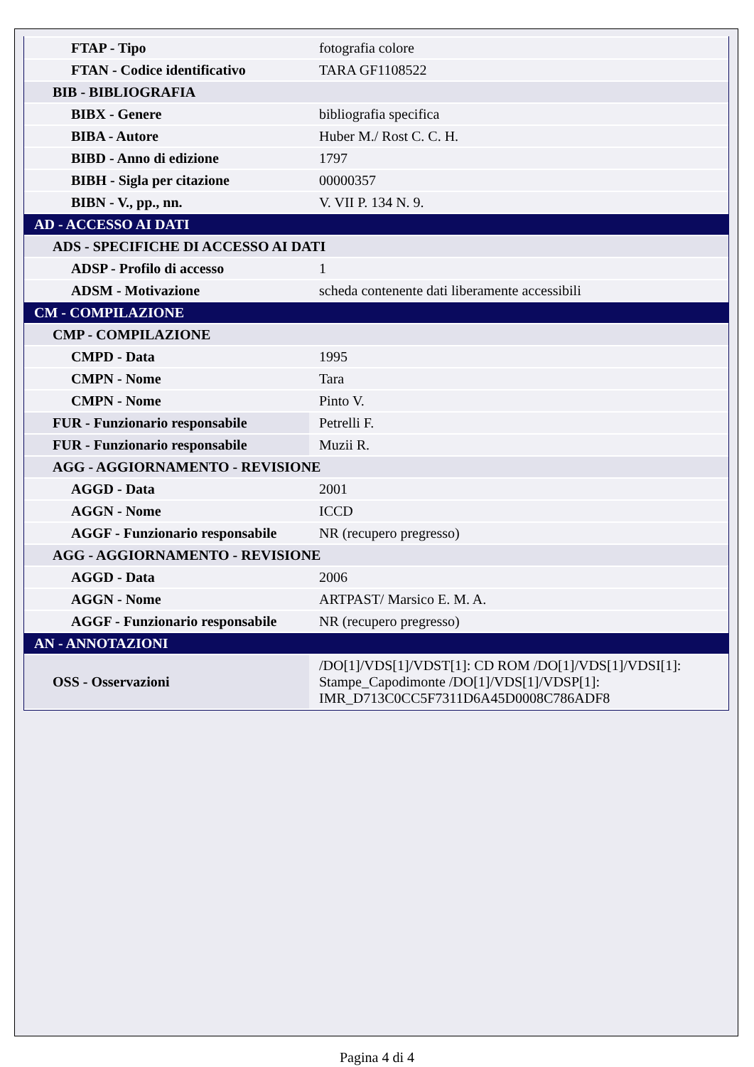| FTAP - Tipo | fotografia colore |
| FTAN - Codice identificativo | TARA GF1108522 |
| BIB - BIBLIOGRAFIA | |
| BIBX - Genere | bibliografia specifica |
| BIBA - Autore | Huber M./ Rost C. C. H. |
| BIBD - Anno di edizione | 1797 |
| BIBH - Sigla per citazione | 00000357 |
| BIBN - V., pp., nn. | V. VII P. 134 N. 9. |
| AD - ACCESSO AI DATI | |
| ADS - SPECIFICHE DI ACCESSO AI DATI | |
| ADSP - Profilo di accesso | 1 |
| ADSM - Motivazione | scheda contenente dati liberamente accessibili |
| CM - COMPILAZIONE | |
| CMP - COMPILAZIONE | |
| CMPD - Data | 1995 |
| CMPN - Nome | Tara |
| CMPN - Nome | Pinto V. |
| FUR - Funzionario responsabile | Petrelli F. |
| FUR - Funzionario responsabile | Muzii R. |
| AGG - AGGIORNAMENTO - REVISIONE | |
| AGGD - Data | 2001 |
| AGGN - Nome | ICCD |
| AGGF - Funzionario responsabile | NR (recupero pregresso) |
| AGG - AGGIORNAMENTO - REVISIONE | |
| AGGD - Data | 2006 |
| AGGN - Nome | ARTPAST/ Marsico E. M. A. |
| AGGF - Funzionario responsabile | NR (recupero pregresso) |
| AN - ANNOTAZIONI | |
| OSS - Osservazioni | /DO[1]/VDS[1]/VDST[1]: CD ROM /DO[1]/VDS[1]/VDSI[1]: Stampe_Capodimonte /DO[1]/VDS[1]/VDSP[1]: IMR_D713C0CC5F7311D6A45D0008C786ADF8 |
Pagina 4 di 4